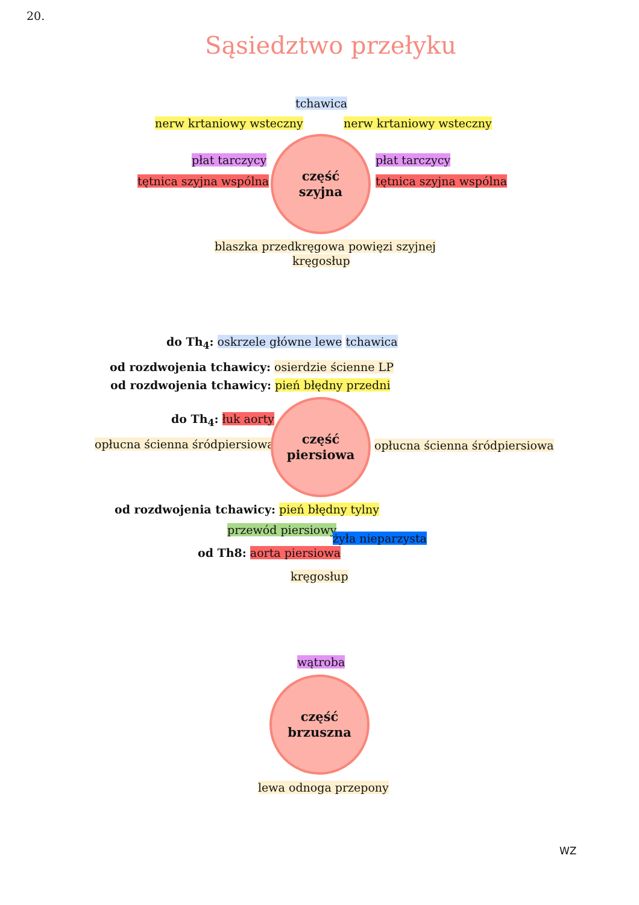20.
Sąsiedztwo przełyku
tchawica
nerw krtaniowy wsteczny nerw krtaniowy wsteczny
płat tarczycy płat tarczycy
tętnica szyjna wspólna tętnica szyjna wspólna
część
szyjna
blaszka przedkręgowa powięzi szyjnej
kręgosłup
do Th<sub>4</sub>: oskrzele główne lewe tchawica
od rozdwojenia tchawicy: osierdzie ścienne LP
od rozdwojenia tchawicy: pień błędny przedni
do Th<sub>4</sub>: łuk aorty
opłucna ścienna śródpiersiowa
część
piersiowa
opłucna ścienna śródpiersiowa
od rozdwojenia tchawicy: pień błędny tylny
przewód piersiowy
żyła nieparzysta
od Th8: aorta piersiowa
kręgosłup
wątroba
część
brzuszna
lewa odnoga przepony
WZ